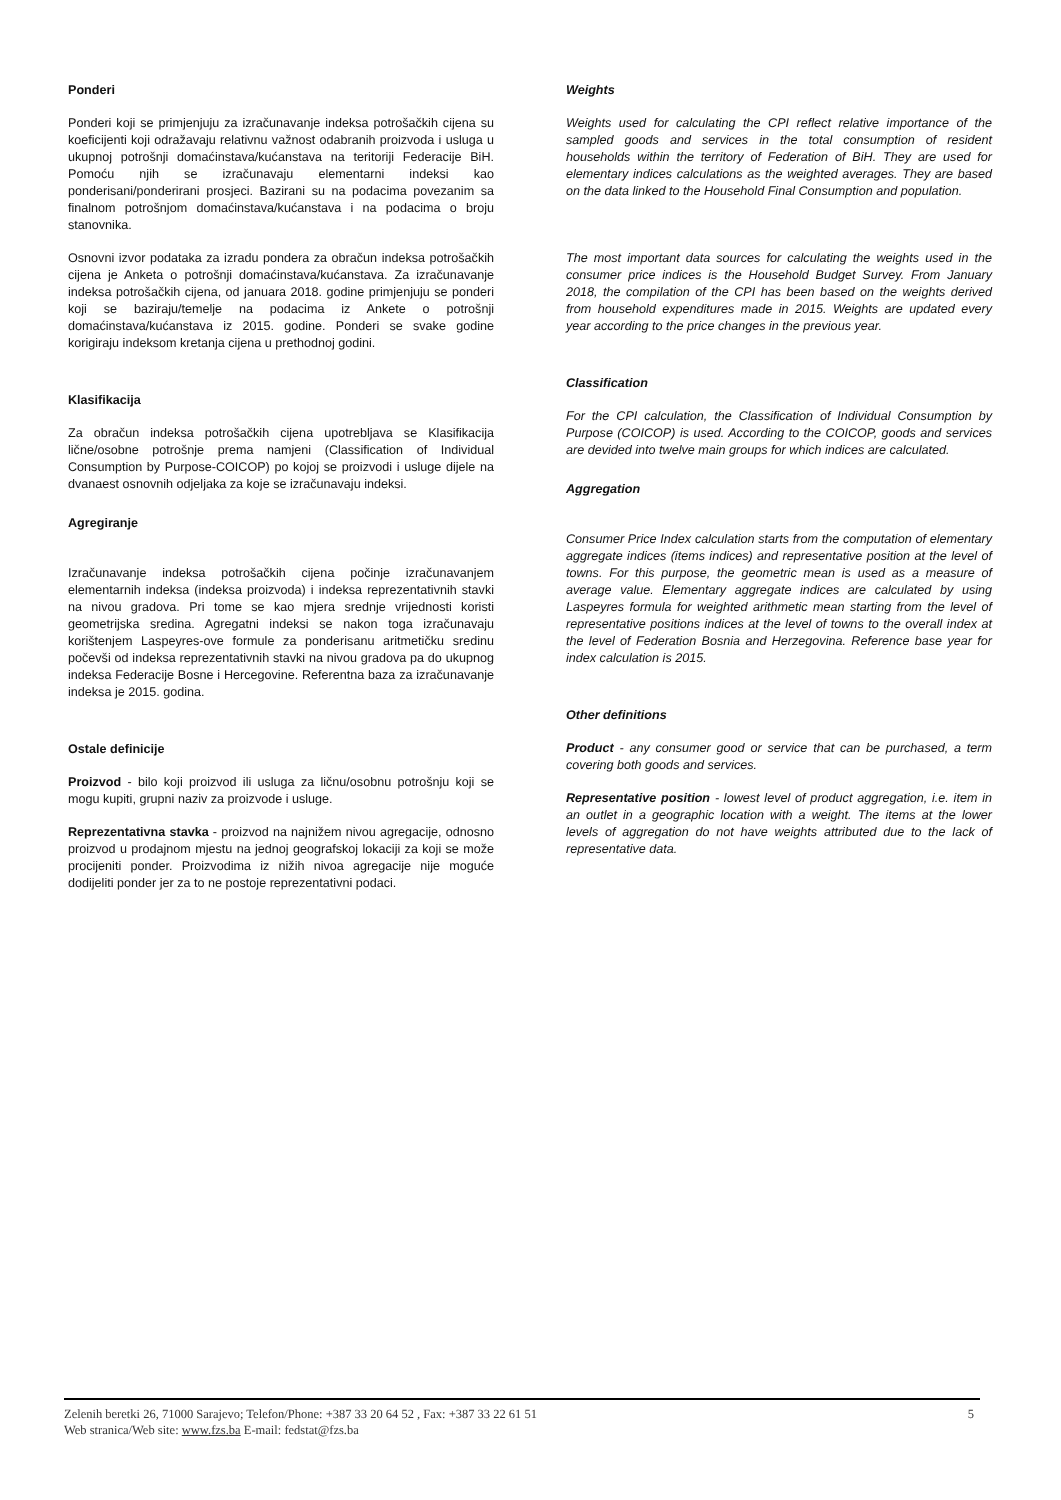Ponderi
Ponderi koji se primjenjuju za izračunavanje indeksa potrošačkih cijena su koeficijenti koji odražavaju relativnu važnost odabranih proizvoda i usluga u ukupnoj potrošnji domaćinstava/kućanstava na teritoriji Federacije BiH. Pomoću njih se izračunavaju elementarni indeksi kao ponderisani/ponderirani prosjeci. Bazirani su na podacima povezanim sa finalnom potrošnjom domaćinstava/kućanstava i na podacima o broju stanovnika.
Osnovni izvor podataka za izradu pondera za obračun indeksa potrošačkih cijena je Anketa o potrošnji domaćinstava/kućanstava. Za izračunavanje indeksa potrošačkih cijena, od januara 2018. godine primjenjuju se ponderi koji se baziraju/temelje na podacima iz Ankete o potrošnji domaćinstava/kućanstava iz 2015. godine. Ponderi se svake godine korigiraju indeksom kretanja cijena u prethodnoj godini.
Klasifikacija
Za obračun indeksa potrošačkih cijena upotrebljava se Klasifikacija lične/osobne potrošnje prema namjeni (Classification of Individual Consumption by Purpose-COICOP) po kojoj se proizvodi i usluge dijele na dvanaest osnovnih odjeljaka za koje se izračunavaju indeksi.
Agregiranje
Izračunavanje indeksa potrošačkih cijena počinje izračunavanjem elementarnih indeksa (indeksa proizvoda) i indeksa reprezentativnih stavki na nivou gradova. Pri tome se kao mjera srednje vrijednosti koristi geometrijska sredina. Agregatni indeksi se nakon toga izračunavaju korištenjem Laspeyres-ove formule za ponderisanu aritmetičku sredinu počevši od indeksa reprezentativnih stavki na nivou gradova pa do ukupnog indeksa Federacije Bosne i Hercegovine. Referentna baza za izračunavanje indeksa je 2015. godina.
Ostale definicije
Proizvod - bilo koji proizvod ili usluga za ličnu/osobnu potrošnju koji se mogu kupiti, grupni naziv za proizvode i usluge.
Reprezentativna stavka - proizvod na najnižem nivou agregacije, odnosno proizvod u prodajnom mjestu na jednoj geografskoj lokaciji za koji se može procijeniti ponder. Proizvodima iz nižih nivoa agregacije nije moguće dodijeliti ponder jer za to ne postoje reprezentativni podaci.
Weights
Weights used for calculating the CPI reflect relative importance of the sampled goods and services in the total consumption of resident households within the territory of Federation of BiH. They are used for elementary indices calculations as the weighted averages. They are based on the data linked to the Household Final Consumption and population.
The most important data sources for calculating the weights used in the consumer price indices is the Household Budget Survey. From January 2018, the compilation of the CPI has been based on the weights derived from household expenditures made in 2015. Weights are updated every year according to the price changes in the previous year.
Classification
For the CPI calculation, the Classification of Individual Consumption by Purpose (COICOP) is used. According to the COICOP, goods and services are devided into twelve main groups for which indices are calculated.
Aggregation
Consumer Price Index calculation starts from the computation of elementary aggregate indices (items indices) and representative position at the level of towns. For this purpose, the geometric mean is used as a measure of average value. Elementary aggregate indices are calculated by using Laspeyres formula for weighted arithmetic mean starting from the level of representative positions indices at the level of towns to the overall index at the level of Federation Bosnia and Herzegovina. Reference base year for index calculation is 2015.
Other definitions
Product - any consumer good or service that can be purchased, a term covering both goods and services.
Representative position - lowest level of product aggregation, i.e. item in an outlet in a geographic location with a weight. The items at the lower levels of aggregation do not have weights attributed due to the lack of representative data.
5 Zelenih beretki 26, 71000 Sarajevo; Telefon/Phone: +387 33 20 64 52 , Fax: +387 33 22 61 51
Web stranica/Web site: www.fzs.ba E-mail: fedstat@fzs.ba